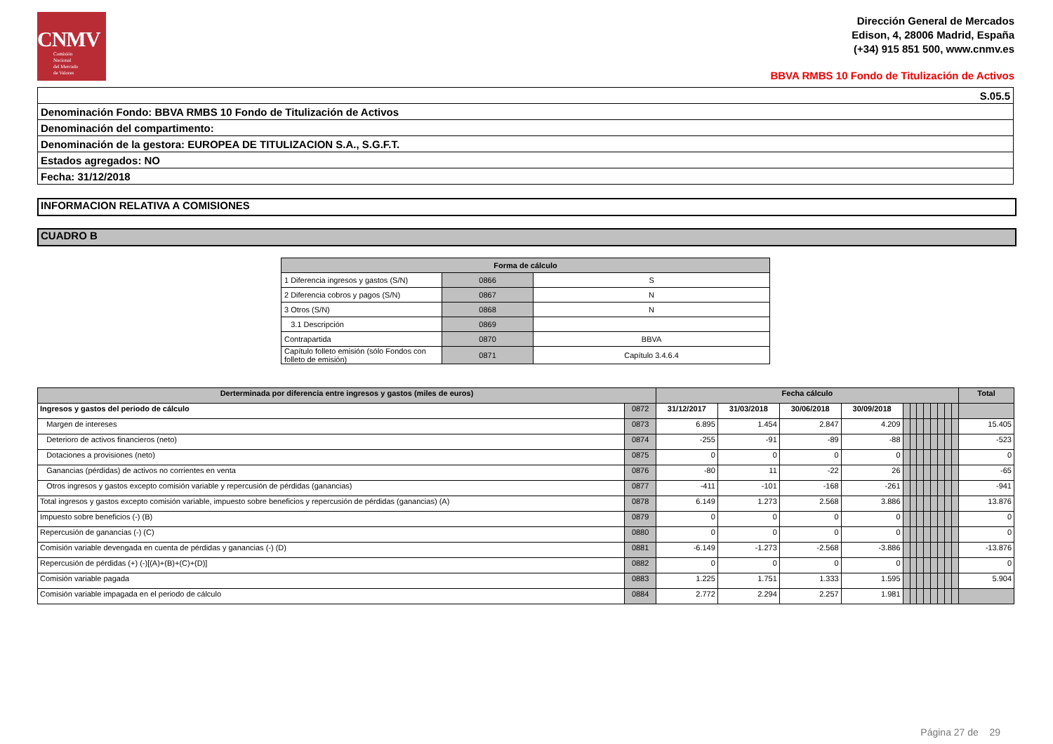CNMV
Comisión
Nacional
del Mercado
de Valores
Dirección General de Mercados
Edison, 4, 28006 Madrid, España
(+34) 915 851 500, www.cnmv.es
BBVA RMBS 10 Fondo de Titulización de Activos
| S.05.5 |
| Denominación Fondo: BBVA RMBS 10 Fondo de Titulización de Activos |
| Denominación del compartimento: |
| Denominación de la gestora: EUROPEA DE TITULIZACION S.A., S.G.F.T. |
| Estados agregados: NO |
| Fecha: 31/12/2018 |
INFORMACION RELATIVA A COMISIONES
CUADRO B
| Forma de cálculo | | |
| --- | --- | --- |
| 1 Diferencia ingresos y gastos (S/N) | 0866 | S |
| 2 Diferencia cobros y pagos (S/N) | 0867 | N |
| 3 Otros (S/N) | 0868 | N |
| 3.1 Descripción | 0869 | |
| Contrapartida | 0870 | BBVA |
| Capítulo folleto emisión (sólo Fondos con folleto de emisión) | 0871 | Capítulo 3.4.6.4 |
| Derterminada por diferencia entre ingresos y gastos (miles de euros) | | Fecha cálculo | | | | | | | | | | | | Total |
| --- | --- | --- | --- | --- | --- | --- | --- | --- | --- | --- | --- | --- | --- | --- |
| Ingresos y gastos del periodo de cálculo | 0872 | 31/12/2017 | 31/03/2018 | 30/06/2018 | 30/09/2018 | | | | | | | | | |
| Margen de intereses | 0873 | 6.895 | 1.454 | 2.847 | 4.209 | | | | | | | | | 15.405 |
| Deterioro de activos financieros (neto) | 0874 | -255 | -91 | -89 | -88 | | | | | | | | | -523 |
| Dotaciones a provisiones (neto) | 0875 | 0 | 0 | 0 | 0 | | | | | | | | | 0 |
| Ganancias (pérdidas) de activos no corrientes en venta | 0876 | -80 | 11 | -22 | 26 | | | | | | | | | -65 |
| Otros ingresos y gastos excepto comisión variable y repercusión de pérdidas (ganancias) | 0877 | -411 | -101 | -168 | -261 | | | | | | | | | -941 |
| Total ingresos y gastos excepto comisión variable, impuesto sobre beneficios y repercusión de pérdidas (ganancias) (A) | 0878 | 6.149 | 1.273 | 2.568 | 3.886 | | | | | | | | | 13.876 |
| Impuesto sobre beneficios (-) (B) | 0879 | 0 | 0 | 0 | 0 | | | | | | | | | 0 |
| Repercusión de ganancias (-) (C) | 0880 | 0 | 0 | 0 | 0 | | | | | | | | | 0 |
| Comisión variable devengada en cuenta de pérdidas y ganancias (-) (D) | 0881 | -6.149 | -1.273 | -2.568 | -3.886 | | | | | | | | | -13.876 |
| Repercusión de pérdidas (+) (-)[(A)+(B)+(C)+(D)] | 0882 | 0 | 0 | 0 | 0 | | | | | | | | | 0 |
| Comisión variable pagada | 0883 | 1.225 | 1.751 | 1.333 | 1.595 | | | | | | | | | 5.904 |
| Comisión variable impagada en el periodo de cálculo | 0884 | 2.772 | 2.294 | 2.257 | 1.981 | | | | | | | | | |
Página 27 de 29